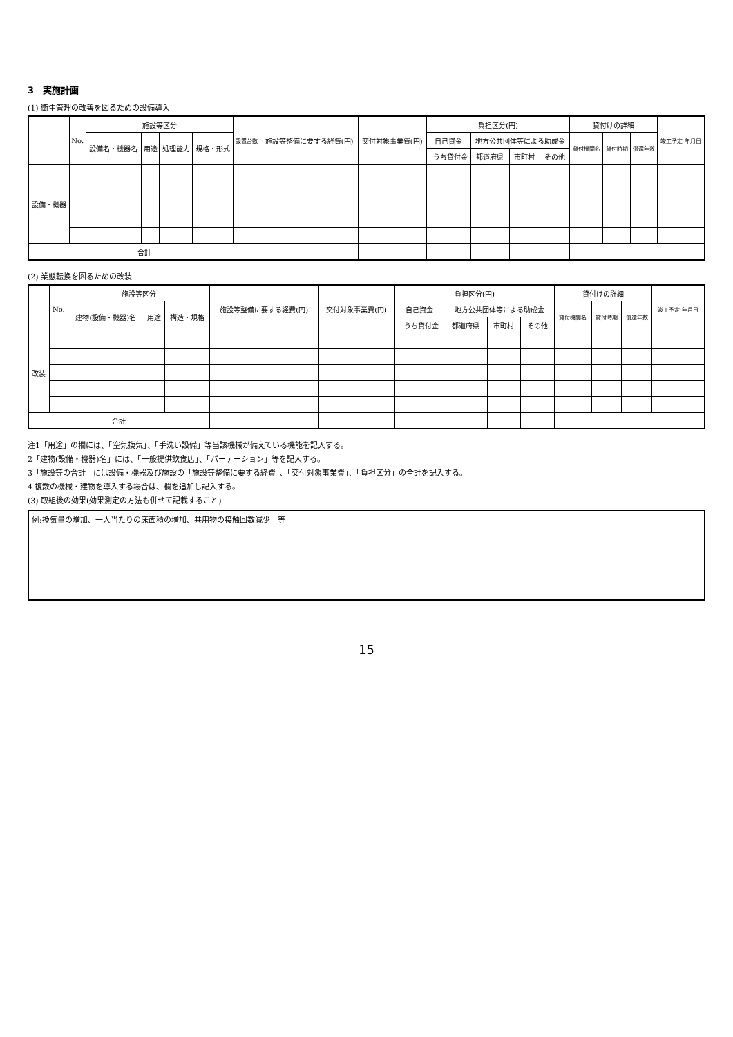3　実施計画
(1) 衛生管理の改善を図るための設備導入
| | No. | 施設等区分 | | | | 設置台数 | 施設等整備に要する経費(円) | 交付対象事業費(円) | 負担区分(円) | | | | | 貸付けの詳細 | | | 竣工予定 年月日 |
| --- | --- | --- | --- | --- | --- | --- | --- | --- | --- | --- | --- | --- | --- | --- | --- | --- | --- |
| | | 設備名・機器名 | 用途 | 処理能力 | 規格・形式 | | | | 自己資金 | | 地方公共団体等による助成金 | | | 貸付機関名 | 貸付時期 | 償還年数 | |
| | | | | | | | | | | うち貸付金 | 都道府県 | 市町村 | その他 | | | | |
| 設備・機器 | | | | | | | | | | | | | | | | | |
| 合計 | | | | | | | | | | | | | | | | | |
(2) 業態転換を図るための改装
| | No. | 施設等区分 | | | 施設等整備に要する経費(円) | 交付対象事業費(円) | 負担区分(円) | | | | | 貸付けの詳細 | | | 竣工予定 年月日 |
| --- | --- | --- | --- | --- | --- | --- | --- | --- | --- | --- | --- | --- | --- | --- | --- |
| | | 建物(設備・機器)名 | 用途 | 構造・規格 | | | 自己資金 | | 地方公共団体等による助成金 | | | 貸付機関名 | 貸付時期 | 償還年数 | |
| | | | | | | | | うち貸付金 | 都道府県 | 市町村 | その他 | | | | |
| 改装 | | | | | | | | | | | | | | | |
| 合計 | | | | | | | | | | | | | | | |
注1「用途」の欄には、「空気換気」、「手洗い設備」等当該機械が備えている機能を記入する。
2「建物(設備・機器)名」には、「一般提供飲食店」、「パーテーション」等を記入する。
3「施設等の合計」には設備・機器及び施設の「施設等整備に要する経費」、「交付対象事業費」、「負担区分」の合計を記入する。
4 複数の機械・建物を導入する場合は、欄を追加し記入する。
(3) 取組後の効果(効果測定の方法も併せて記載すること)
例:換気量の増加、一人当たりの床面積の増加、共用物の接触回数減少　等
15